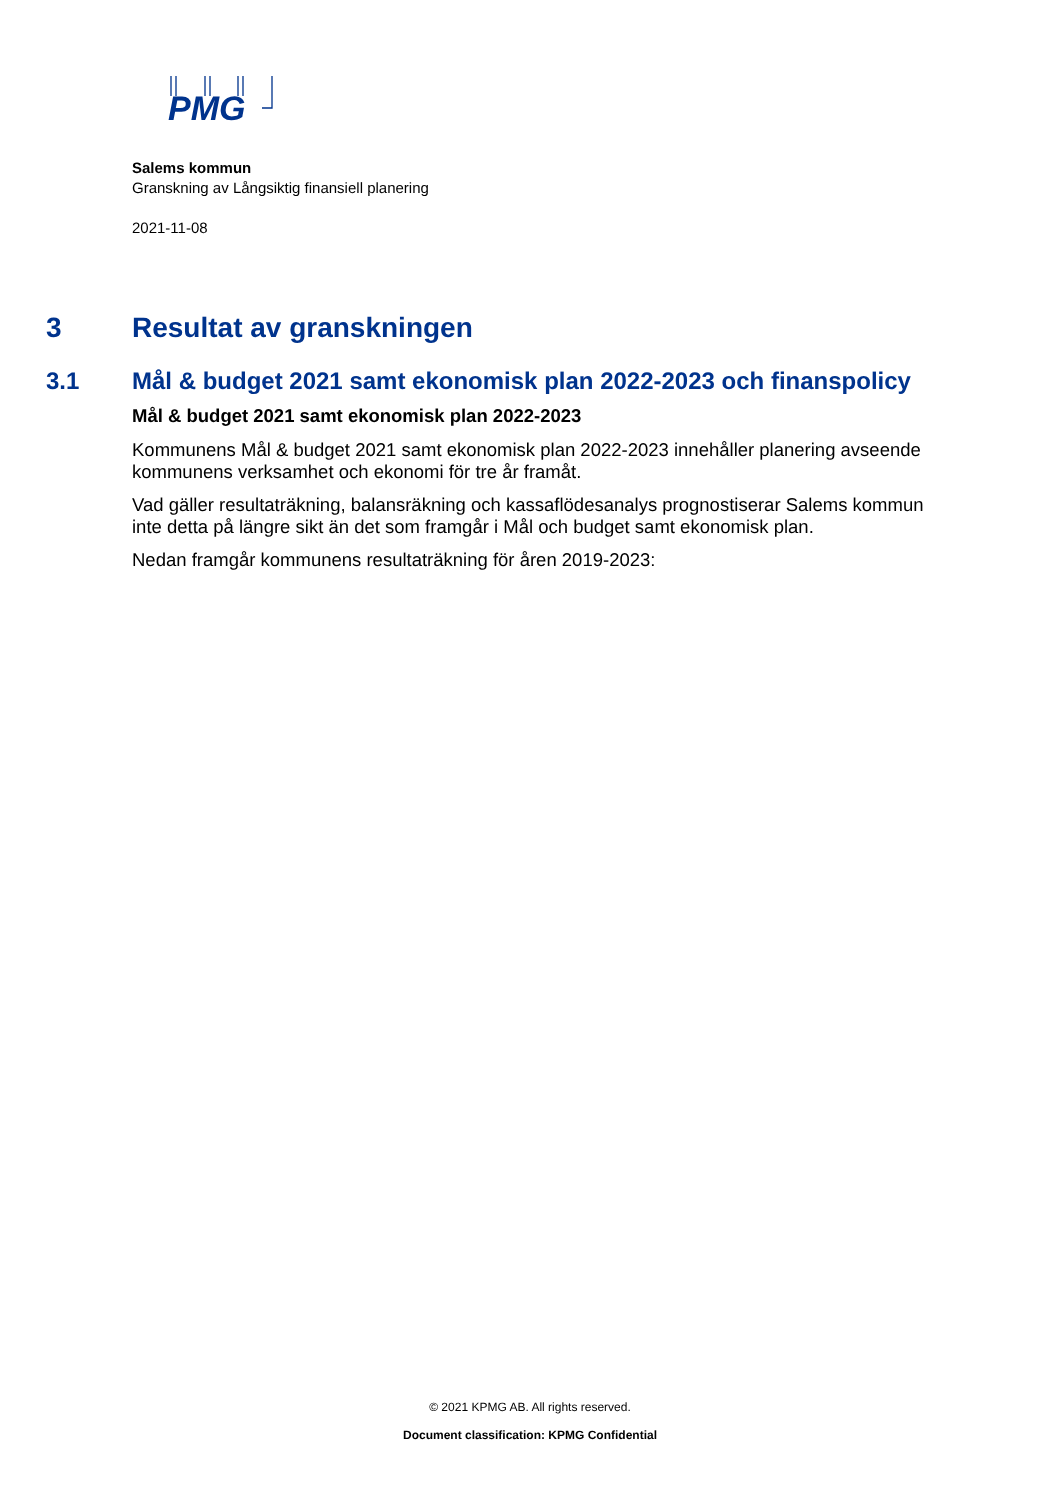PMG
Salems kommun
Granskning av Långsiktig finansiell planering
2021-11-08
3 Resultat av granskningen
3.1 Mål & budget 2021 samt ekonomisk plan 2022-2023 och finanspolicy
Mål & budget 2021 samt ekonomisk plan 2022-2023
Kommunens Mål & budget 2021 samt ekonomisk plan 2022-2023 innehåller planering avseende kommunens verksamhet och ekonomi för tre år framåt.
Vad gäller resultaträkning, balansräkning och kassaflödesanalys prognostiserar Salems kommun inte detta på längre sikt än det som framgår i Mål och budget samt ekonomisk plan.
Nedan framgår kommunens resultaträkning för åren 2019-2023:
© 2021 KPMG AB. All rights reserved.
Document classification: KPMG Confidential